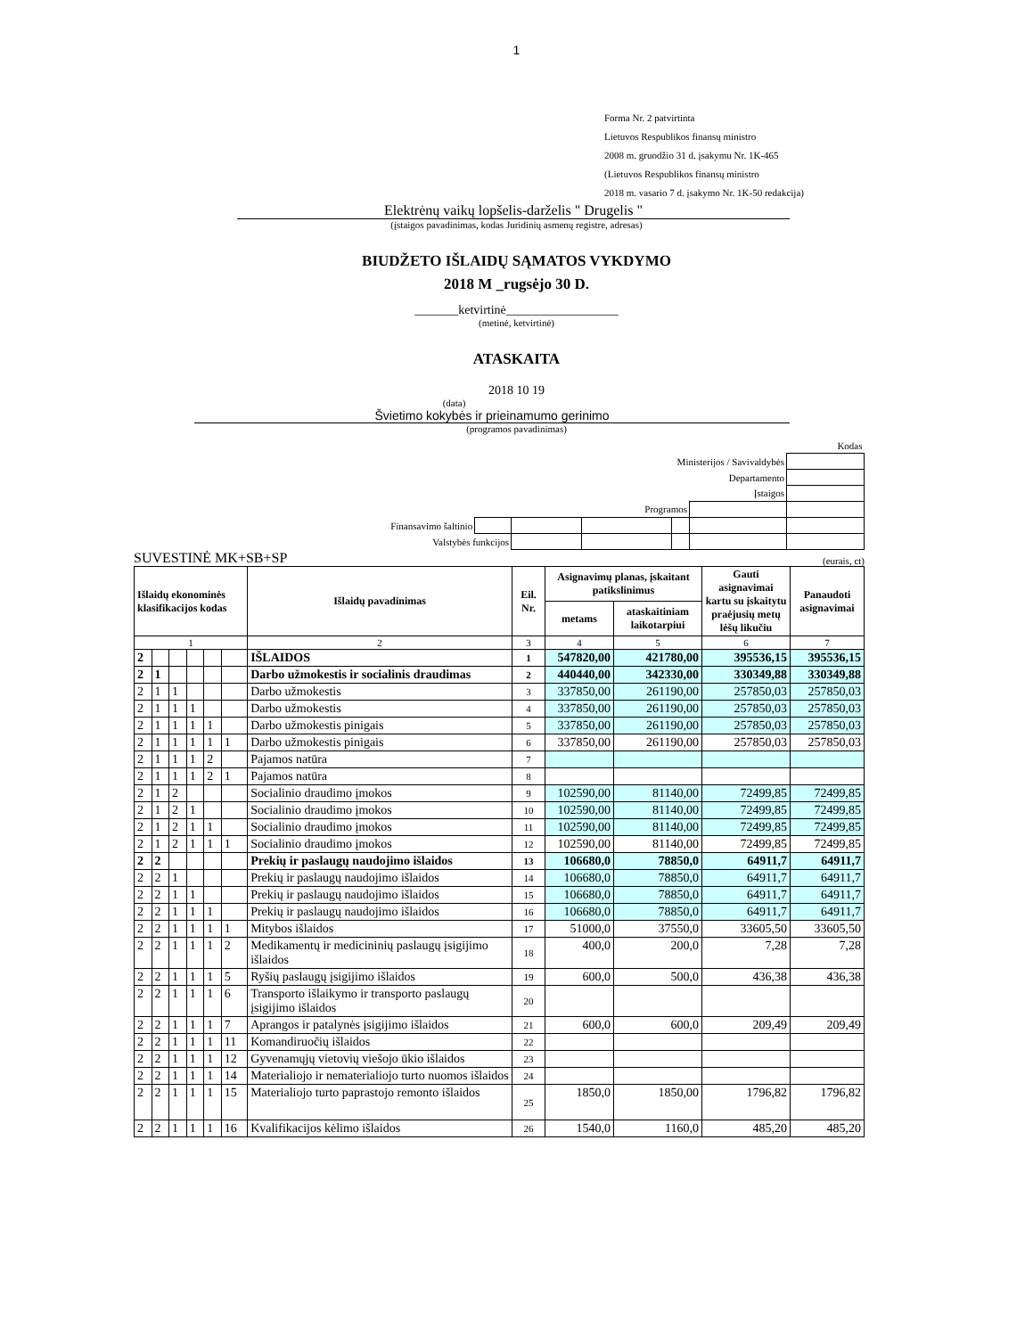1
Forma Nr. 2 patvirtinta
Lietuvos Respublikos finansų ministro
2008 m. gruodžio 31 d. įsakymu Nr. 1K-465
(Lietuvos Respublikos finansų ministro
2018 m. vasario 7 d. įsakymo Nr. 1K-50 redakcija)
Elektrėnų vaikų lopšelis-darželis " Drugelis "
(įstaigos pavadinimas, kodas Juridinių asmenų registre, adresas)
BIUDŽETO IŠLAIDŲ SĄMATOS VYKDYMO
2018 M _rugsėjo 30 D.
_______ketvirtinė__________________
(metinė, ketvirtinė)
ATASKAITA
2018 10 19
(data)
Švietimo kokybės ir prieinamumo gerinimo
(programos pavadinimas)
| | | | | | Kodas | |
| Ministerijos / Savivaldybės | | | | | | |
| Departamento | | | | | | |
| Įstaigos | | | | | | |
| Programos | | | | | | |
| Finansavimo šaltinio | | | | | | |
| Valstybės funkcijos | | | | | | |
SUVESTINĖ MK+SB+SP (eurais, ct)
| Išlaidų ekonominės klasifikacijos kodas | | | | | | Išlaidų pavadinimas | Eil. Nr. | Asignavimų planas, įskaitant patikslinimus | | Gauti asignavimai kartu su įskaitytu praėjusių metų lėšų likučiu | Panaudoti asignavimai |
| --- | --- | --- | --- | --- | --- | --- | --- | --- | --- | --- | --- |
| | | | | | | | | metams | ataskaitiniam laikotarpiui | | |
| 1 | | | | | | 2 | 3 | 4 | 5 | 6 | 7 |
| 2 | | | | | | IŠLAIDOS | 1 | 547820,00 | 421780,00 | 395536,15 | 395536,15 |
| 2 | 1 | | | | | Darbo užmokestis ir socialinis draudimas | 2 | 440440,00 | 342330,00 | 330349,88 | 330349,88 |
| 2 | 1 | 1 | | | | Darbo užmokestis | 3 | 337850,00 | 261190,00 | 257850,03 | 257850,03 |
| 2 | 1 | 1 | 1 | | | Darbo užmokestis | 4 | 337850,00 | 261190,00 | 257850,03 | 257850,03 |
| 2 | 1 | 1 | 1 | 1 | | Darbo užmokestis pinigais | 5 | 337850,00 | 261190,00 | 257850,03 | 257850,03 |
| 2 | 1 | 1 | 1 | 1 | 1 | Darbo užmokestis pinigais | 6 | 337850,00 | 261190,00 | 257850,03 | 257850,03 |
| 2 | 1 | 1 | 1 | 2 | | Pajamos natūra | 7 | | | | |
| 2 | 1 | 1 | 1 | 2 | 1 | Pajamos natūra | 8 | | | | |
| 2 | 1 | 2 | | | | Socialinio draudimo įmokos | 9 | 102590,00 | 81140,00 | 72499,85 | 72499,85 |
| 2 | 1 | 2 | 1 | | | Socialinio draudimo įmokos | 10 | 102590,00 | 81140,00 | 72499,85 | 72499,85 |
| 2 | 1 | 2 | 1 | 1 | | Socialinio draudimo įmokos | 11 | 102590,00 | 81140,00 | 72499,85 | 72499,85 |
| 2 | 1 | 2 | 1 | 1 | 1 | Socialinio draudimo įmokos | 12 | 102590,00 | 81140,00 | 72499,85 | 72499,85 |
| 2 | 2 | | | | | Prekių ir paslaugų naudojimo išlaidos | 13 | 106680,0 | 78850,0 | 64911,7 | 64911,7 |
| 2 | 2 | 1 | | | | Prekių ir paslaugų naudojimo išlaidos | 14 | 106680,0 | 78850,0 | 64911,7 | 64911,7 |
| 2 | 2 | 1 | 1 | | | Prekių ir paslaugų naudojimo išlaidos | 15 | 106680,0 | 78850,0 | 64911,7 | 64911,7 |
| 2 | 2 | 1 | 1 | 1 | | Prekių ir paslaugų naudojimo išlaidos | 16 | 106680,0 | 78850,0 | 64911,7 | 64911,7 |
| 2 | 2 | 1 | 1 | 1 | 1 | Mitybos išlaidos | 17 | 51000,0 | 37550,0 | 33605,50 | 33605,50 |
| 2 | 2 | 1 | 1 | 1 | 2 | Medikamentų ir medicininių paslaugų įsigijimo išlaidos | 18 | 400,0 | 200,0 | 7,28 | 7,28 |
| 2 | 2 | 1 | 1 | 1 | 5 | Ryšių paslaugų įsigijimo išlaidos | 19 | 600,0 | 500,0 | 436,38 | 436,38 |
| 2 | 2 | 1 | 1 | 1 | 6 | Transporto išlaikymo ir transporto paslaugų įsigijimo išlaidos | 20 | | | | |
| 2 | 2 | 1 | 1 | 1 | 7 | Aprangos ir patalynės įsigijimo išlaidos | 21 | 600,0 | 600,0 | 209,49 | 209,49 |
| 2 | 2 | 1 | 1 | 1 | 11 | Komandiruočių išlaidos | 22 | | | | |
| 2 | 2 | 1 | 1 | 1 | 12 | Gyvenamųjų vietovių viešojo ūkio išlaidos | 23 | | | | |
| 2 | 2 | 1 | 1 | 1 | 14 | Materialiojo ir nematerialiojo turto nuomos išlaidos | 24 | | | | |
| 2 | 2 | 1 | 1 | 1 | 15 | Materialiojo turto paprastojo remonto išlaidos | 25 | 1850,0 | 1850,00 | 1796,82 | 1796,82 |
| 2 | 2 | 1 | 1 | 1 | 16 | Kvalifikacijos kėlimo išlaidos | 26 | 1540,0 | 1160,0 | 485,20 | 485,20 |